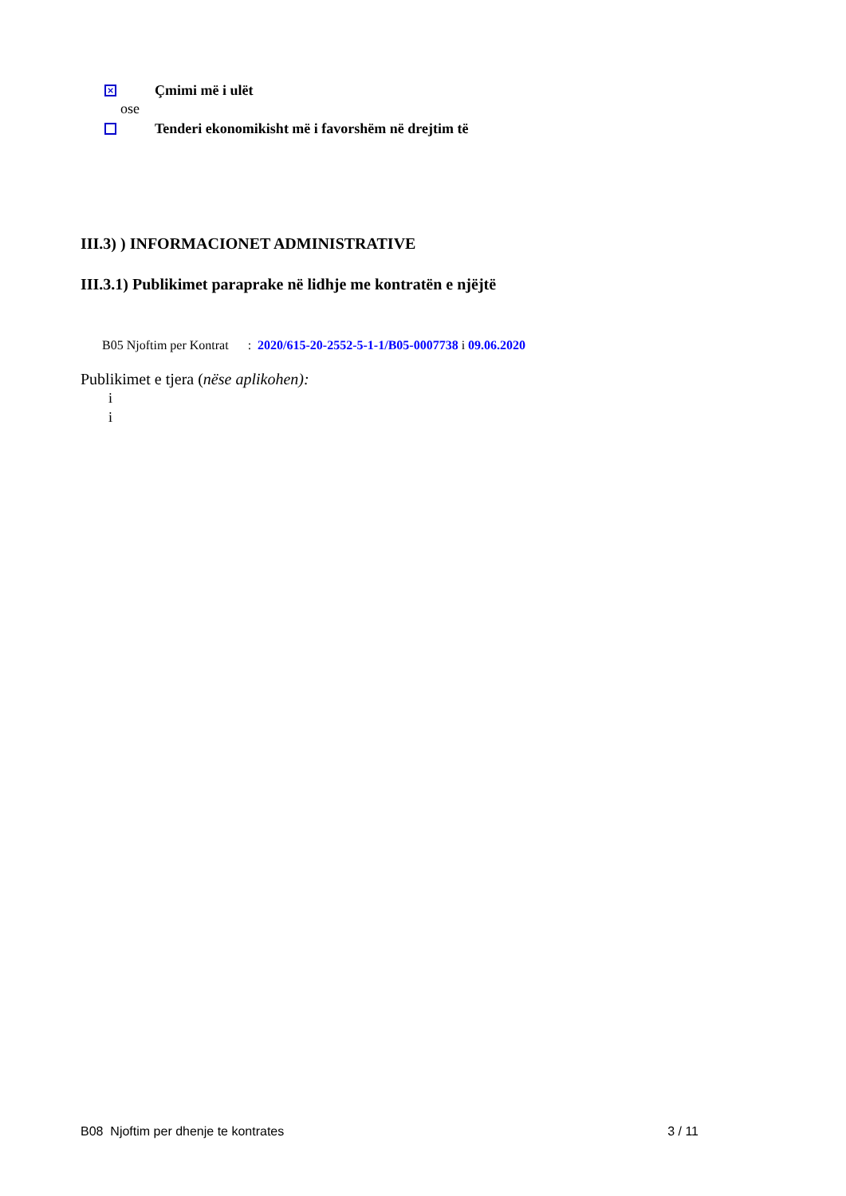× Çmimi më i ulët
ose
Tenderi ekonomikisht më i favorshëm në drejtim të
III.3) ) INFORMACIONET ADMINISTRATIVE
III.3.1) Publikimet paraprake në lidhje me kontratën e njëjtë
B05 Njoftim per Kontrat : 2020/615-20-2552-5-1-1/B05-0007738 i 09.06.2020
Publikimet e tjera (nëse aplikohen):
i
i
B08 Njoftim per dhenje te kontrates 3 / 11